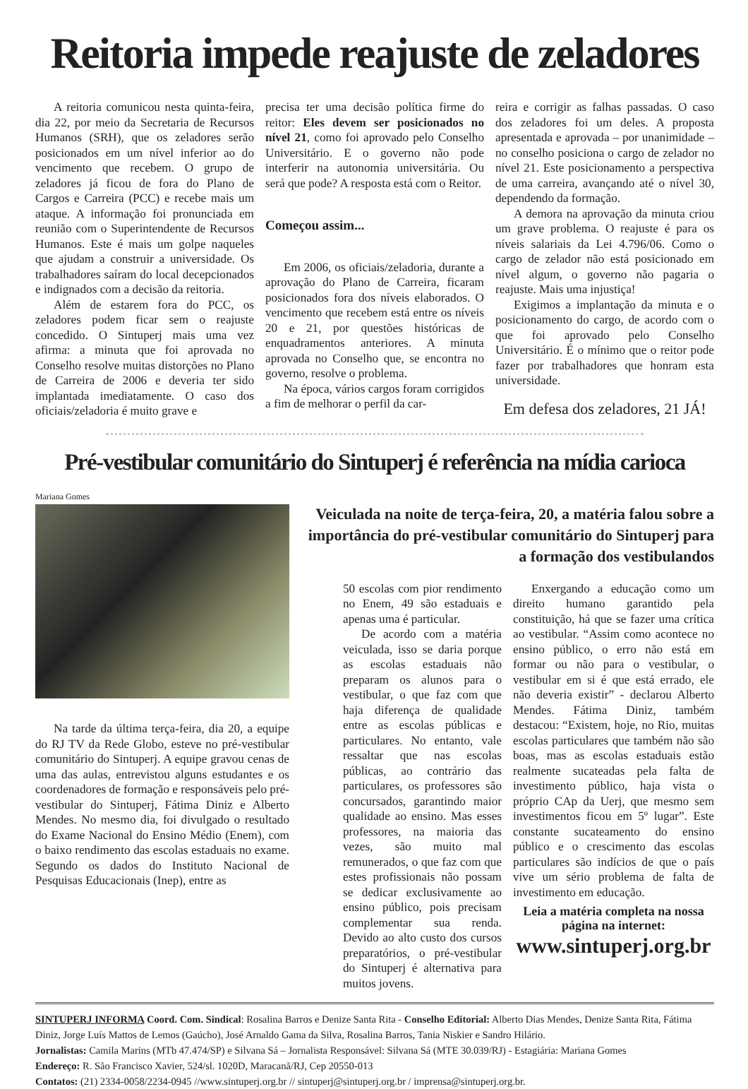Reitoria impede reajuste de zeladores
A reitoria comunicou nesta quinta-feira, dia 22, por meio da Secretaria de Recursos Humanos (SRH), que os zeladores serão posicionados em um nível inferior ao do vencimento que recebem. O grupo de zeladores já ficou de fora do Plano de Cargos e Carreira (PCC) e recebe mais um ataque. A informação foi pronunciada em reunião com o Superintendente de Recursos Humanos. Este é mais um golpe naqueles que ajudam a construir a universidade. Os trabalhadores saíram do local decepcionados e indignados com a decisão da reitoria.
Além de estarem fora do PCC, os zeladores podem ficar sem o reajuste concedido. O Sintuperj mais uma vez afirma: a minuta que foi aprovada no Conselho resolve muitas distorções no Plano de Carreira de 2006 e deveria ter sido implantada imediatamente. O caso dos oficiais/zeladoria é muito grave e
precisa ter uma decisão política firme do reitor: Eles devem ser posicionados no nível 21, como foi aprovado pelo Conselho Universitário. E o governo não pode interferir na autonomia universitária. Ou será que pode? A resposta está com o Reitor.
Começou assim...
Em 2006, os oficiais/zeladoria, durante a aprovação do Plano de Carreira, ficaram posicionados fora dos níveis elaborados. O vencimento que recebem está entre os níveis 20 e 21, por questões históricas de enquadramentos anteriores. A minuta aprovada no Conselho que, se encontra no governo, resolve o problema.
Na época, vários cargos foram corrigidos a fim de melhorar o perfil da car-
reira e corrigir as falhas passadas. O caso dos zeladores foi um deles. A proposta apresentada e aprovada – por unanimidade – no conselho posiciona o cargo de zelador no nível 21. Este posicionamento a perspectiva de uma carreira, avançando até o nível 30, dependendo da formação.
A demora na aprovação da minuta criou um grave problema. O reajuste é para os níveis salariais da Lei 4.796/06. Como o cargo de zelador não está posicionado em nível algum, o governo não pagaria o reajuste. Mais uma injustiça!
Exigimos a implantação da minuta e o posicionamento do cargo, de acordo com o que foi aprovado pelo Conselho Universitário. É o mínimo que o reitor pode fazer por trabalhadores que honram esta universidade.
Em defesa dos zeladores, 21 JÁ!
Pré-vestibular comunitário do Sintuperj é referência na mídia carioca
Mariana Gomes
Na tarde da última terça-feira, dia 20, a equipe do RJ TV da Rede Globo, esteve no pré-vestibular comunitário do Sintuperj. A equipe gravou cenas de uma das aulas, entrevistou alguns estudantes e os coordenadores de formação e responsáveis pelo pré-vestibular do Sintuperj, Fátima Diniz e Alberto Mendes. No mesmo dia, foi divulgado o resultado do Exame Nacional do Ensino Médio (Enem), com o baixo rendimento das escolas estaduais no exame. Segundo os dados do Instituto Nacional de Pesquisas Educacionais (Inep), entre as
Veiculada na noite de terça-feira, 20, a matéria falou sobre a importância do pré-vestibular comunitário do Sintuperj para a formação dos vestibulandos
50 escolas com pior rendimento no Enem, 49 são estaduais e apenas uma é particular.
De acordo com a matéria veiculada, isso se daria porque as escolas estaduais não preparam os alunos para o vestibular, o que faz com que haja diferença de qualidade entre as escolas públicas e particulares. No entanto, vale ressaltar que nas escolas públicas, ao contrário das particulares, os professores são concursados, garantindo maior qualidade ao ensino. Mas esses professores, na maioria das vezes, são muito mal remunerados, o que faz com que estes profissionais não possam se dedicar exclusivamente ao ensino público, pois precisam complementar sua renda. Devido ao alto custo dos cursos preparatórios, o pré-vestibular do Sintuperj é alternativa para muitos jovens.
Enxergando a educação como um direito humano garantido pela constituição, há que se fazer uma crítica ao vestibular. “Assim como acontece no ensino público, o erro não está em formar ou não para o vestibular, o vestibular em si é que está errado, ele não deveria existir” - declarou Alberto Mendes. Fátima Diniz, também destacou: “Existem, hoje, no Rio, muitas escolas particulares que também não são boas, mas as escolas estaduais estão realmente sucateadas pela falta de investimento público, haja vista o próprio CAp da Uerj, que mesmo sem investimentos ficou em 5º lugar”. Este constante sucateamento do ensino público e o crescimento das escolas particulares são indícios de que o país vive um sério problema de falta de investimento em educação.
Leia a matéria completa na nossa página na internet:
www.sintuperj.org.br
SINTUPERJ INFORMA Coord. Com. Sindical: Rosalina Barros e Denize Santa Rita - Conselho Editorial: Alberto Dias Mendes, Denize Santa Rita, Fátima Diniz, Jorge Luís Mattos de Lemos (Gaúcho), José Arnaldo Gama da Silva, Rosalina Barros, Tania Niskier e Sandro Hilário.
Jornalistas: Camila Marins (MTb 47.474/SP) e Silvana Sá – Jornalista Responsável: Silvana Sá (MTE 30.039/RJ) - Estagiária: Mariana Gomes
Endereço: R. São Francisco Xavier, 524/sl. 1020D, Maracanã/RJ, Cep 20550-013
Contatos: (21) 2334-0058/2234-0945 //www.sintuperj.org.br // sintuperj@sintuperj.org.br / imprensa@sintuperj.org.br.